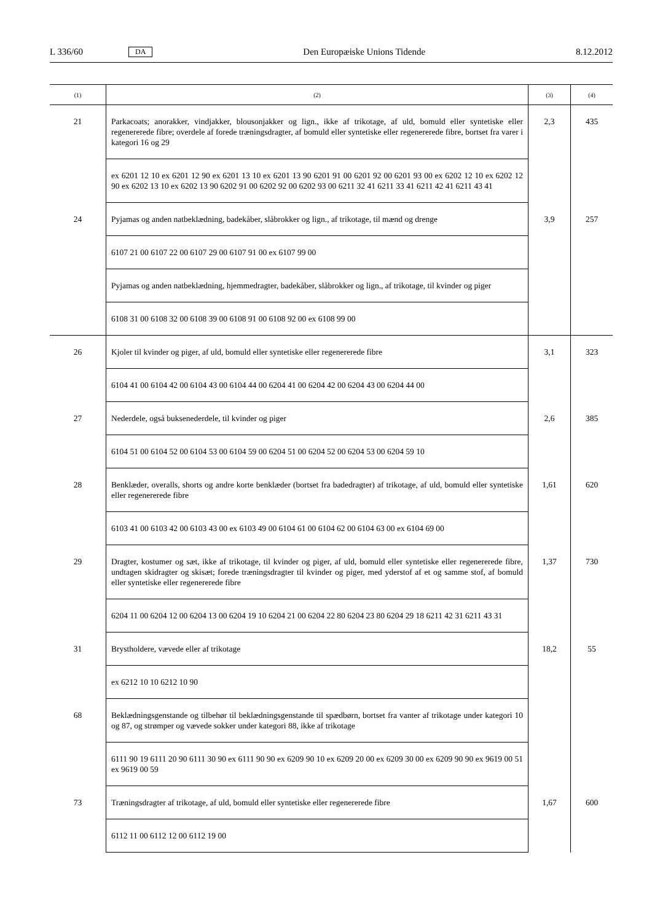L 336/60 DA Den Europæiske Unions Tidende 8.12.2012
| (1) | (2) | (3) | (4) |
| --- | --- | --- | --- |
| 21 | Parkacoats; anorakker, vindjakker, blousonjakker og lign., ikke af trikotage, af uld, bomuld eller syntetiske eller regenererede fibre; overdele af forede træningsdragter, af bomuld eller syntetiske eller regenererede fibre, bortset fra varer i kategori 16 og 29 | 2,3 | 435 |
| | ex 6201 12 10 ex 6201 12 90 ex 6201 13 10 ex 6201 13 90 6201 91 00 6201 92 00 6201 93 00 ex 6202 12 10 ex 6202 12 90 ex 6202 13 10 ex 6202 13 90 6202 91 00 6202 92 00 6202 93 00 6211 32 41 6211 33 41 6211 42 41 6211 43 41 | | |
| 24 | Pyjamas og anden natbeklædning, badekåber, slåbrokker og lign., af trikotage, til mænd og drenge | 3,9 | 257 |
| | 6107 21 00 6107 22 00 6107 29 00 6107 91 00 ex 6107 99 00 | | |
| | Pyjamas og anden natbeklædning, hjemmedragter, badekåber, slåbrokker og lign., af trikotage, til kvinder og piger | | |
| | 6108 31 00 6108 32 00 6108 39 00 6108 91 00 6108 92 00 ex 6108 99 00 | | |
| 26 | Kjoler til kvinder og piger, af uld, bomuld eller syntetiske eller regenererede fibre | 3,1 | 323 |
| | 6104 41 00 6104 42 00 6104 43 00 6104 44 00 6204 41 00 6204 42 00 6204 43 00 6204 44 00 | | |
| 27 | Nederdele, også buksenederdele, til kvinder og piger | 2,6 | 385 |
| | 6104 51 00 6104 52 00 6104 53 00 6104 59 00 6204 51 00 6204 52 00 6204 53 00 6204 59 10 | | |
| 28 | Benklæder, overalls, shorts og andre korte benklæder (bortset fra badedragter) af trikotage, af uld, bomuld eller syntetiske eller regenererede fibre | 1,61 | 620 |
| | 6103 41 00 6103 42 00 6103 43 00 ex 6103 49 00 6104 61 00 6104 62 00 6104 63 00 ex 6104 69 00 | | |
| 29 | Dragter, kostumer og sæt, ikke af trikotage, til kvinder og piger, af uld, bomuld eller syntetiske eller regenererede fibre, undtagen skidragter og skisæt; forede træningsdragter til kvinder og piger, med yderstof af et og samme stof, af bomuld eller syntetiske eller regenererede fibre | 1,37 | 730 |
| | 6204 11 00 6204 12 00 6204 13 00 6204 19 10 6204 21 00 6204 22 80 6204 23 80 6204 29 18 6211 42 31 6211 43 31 | | |
| 31 | Brystholdere, vævede eller af trikotage | 18,2 | 55 |
| | ex 6212 10 10 6212 10 90 | | |
| 68 | Beklædningsgenstande og tilbehør til beklædningsgenstande til spædbørn, bortset fra vanter af trikotage under kategori 10 og 87, og strømper og vævede sokker under kategori 88, ikke af trikotage | | |
| | 6111 90 19 6111 20 90 6111 30 90 ex 6111 90 90 ex 6209 90 10 ex 6209 20 00 ex 6209 30 00 ex 6209 90 90 ex 9619 00 51 ex 9619 00 59 | | |
| 73 | Træningsdragter af trikotage, af uld, bomuld eller syntetiske eller regenererede fibre | 1,67 | 600 |
| | 6112 11 00 6112 12 00 6112 19 00 | | |